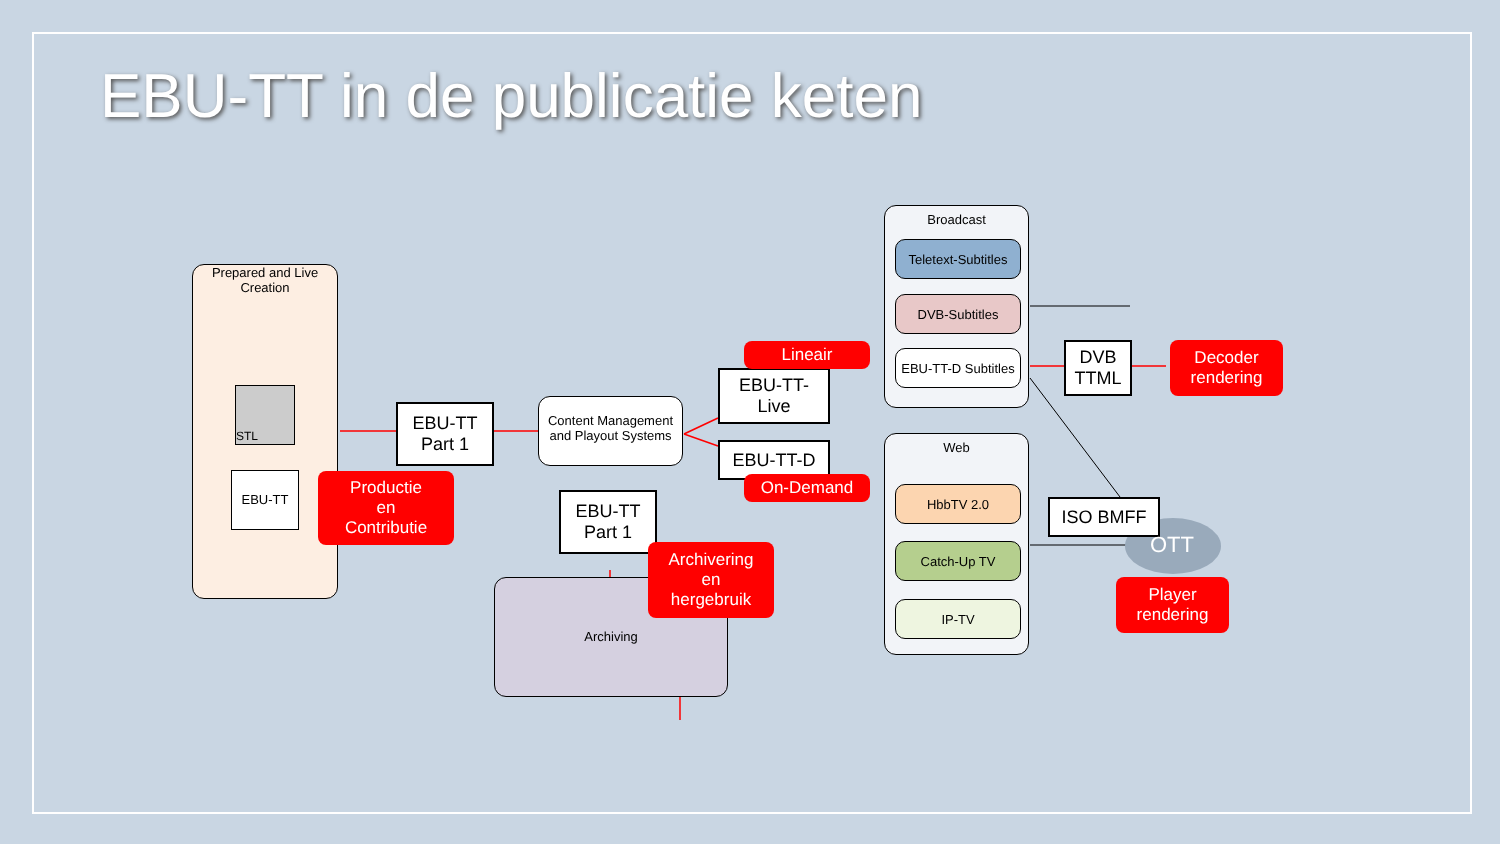EBU-TT in de publicatie keten
Prepared and Live
Creation
STL
EBU-TT
EBU-TT
Part 1
Content Management and Playout Systems
EBU-TT
Part 1
Archiving
EBU-TT-
Live
EBU-TT-D
Broadcast
Teletext-Subtitles
DVB-Subtitles
EBU-TT-D Subtitles
Web
HbbTV 2.0
Catch-Up TV
IP-TV
DVB
TTML
ISO BMFF
OTT
Productie
en
Contributie
Lineair
On-Demand
Archivering
en
hergebruik
Decoder
rendering
Player
rendering